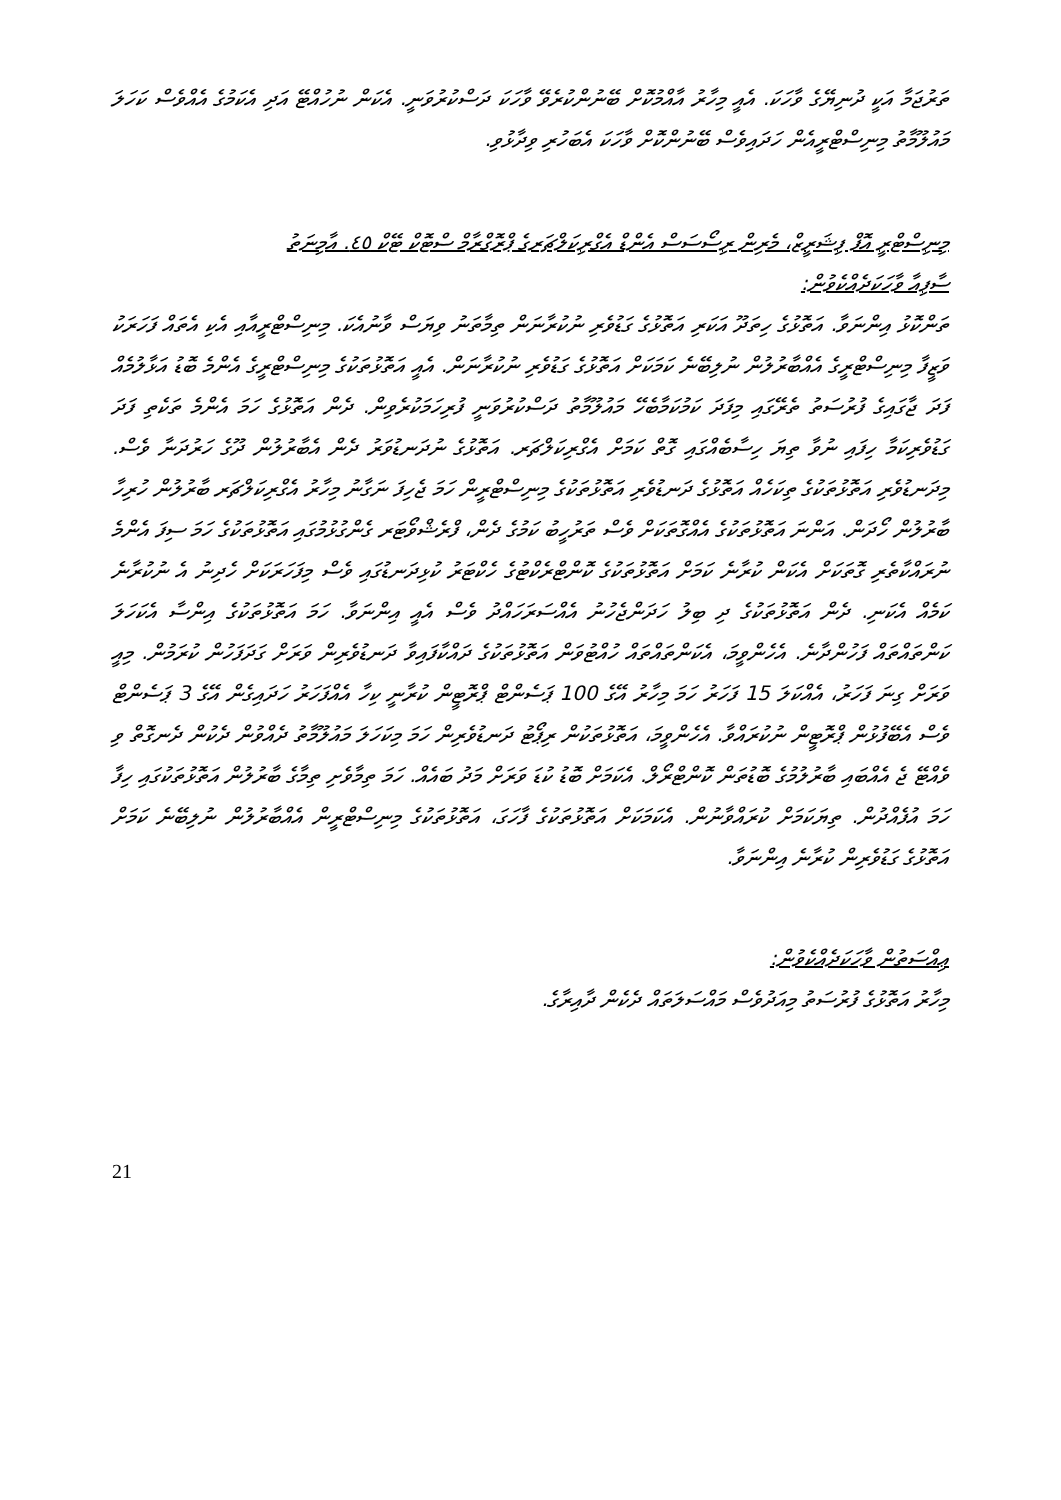ތަރުޖަމާ އަކީ ދުނިޔޭގެ ވާހަކަ. އެއީ މިހާރު އާއްމުކޮށް ބޭނުންކުރެވޭ ވާހަކަ ދަސްކުރުވަނީ. އެކަން ނުހުއްޓޭ އަދި އެކަމުގެ އެއްވެސް ކަހަލަ މައުލޫމާތު މިނިސްޓްރީއެން ހަދައިވެސް ބޭނުންކޮށް ވާހަކަ އެބަހުރި ވިދާޅުވި.
މިނިސްޓްރީ އޮފް ފިޝަރީޒް، މެރިން ރިސޯސަސް އެންޑް އެގްރިކަލްޗަރގެ ޕްރޮގްރާމް ސްޓޮކް ޓޭކް ٤٥. އާމިނަތު
ސާފިއާ ވާހަކަދެއްކެވުން:
ތަންކޮޅު އިންނަވާ. އަތޮޅުގެ ހިތަދޫ އަކަރި އަތޮޅުގެ ގަޑުވެރި ނުކުރާނަން ތިމާތަނު ވިޔަސް ވާނުއެކަ. މިނިސްޓްރީއާއި އެކި އެތައް ފަހަރަކު ވަޒީފާ މިނިސްޓްރީގެ އެއްބާރުލުން ނުލިބޭނެ ކަމަކަށް އަތޮޅުގެ ގަޑުވެރި ނުކުރާނަން. އެއީ އަތޮޅުތަކުގެ މިނިސްޓްރީގެ އެންމެ ބޮޑު އަޅާލުމެއް ފަދަ ޖާގައިގެ ފުރުސަތު ތެރޭގައި މިފަދަ ކަމުކަމާބެހޭ މައުލޫމާތު ދަސްކުރުވަނީ ފުރިހަމަކުރެވިން. ދެން އަތޮޅުގެ ހަމަ އެންމެ ތަކެތި ފަދަ ގަޑުވެރިކަމާ ހިފައި ނުވާ ތިޔަ ހިސާބެއްގައި ގޮތް ކަމަށް އެގްރިކަލްޗަރ. އަތޮޅުގެ ނުދަނޑުވަރު ދެން އެބާރުލުން ދޫގެ ހަރުދަނާ ވެސް. މިދަނޑުވެރި އަތޮޅުތަކުގެ ތިކަހެއް އަތޮޅުގެ ދަނޑުވެރި އަތޮޅުތަކުގެ މިނިސްޓްރީން ހަމަ ޖެހިފަ ނަގާނު މިހާރު އެގްރިކަލްޗަރ ބާރުލުން ހުރިހާ ބާރުލުން ހޯދަން. އަންނަ އަތޮޅުތަކުގެ އެއްގޮތަކަށް ވެސް ތަރުހީބު ކަމުގެ ދެން، ފްރެޝްވޯޓަރ ގެންގުޅުމުގައި އަތޮޅުތަކުގެ ހަމަ ސިފަ އެންމެ ނުރައްކާތެރި ގޮތަކަށް އެކަން ކުރާނެ ކަމަށް އަތޮޅުތަކުގެ ކޮންޓްރެކްޓުގެ ހެކްޓަރު ކުޅިދަނޑުގައި ވެސް މިފަހަރަކަށް ހެދިނު އެ ނުކުރާނެ ކަމެއް އެކަނި. ދެން އަތޮޅުތަކުގެ ދި ބިލު ހަދަންޖެހުނު އެއްސަރަހައްދު ވެސް އެއީ އިންނަވާ. ހަމަ އަތޮޅުތަކުގެ އިންސާ އެކަހަލަ ކަންތައްތައް ފަހުންދާނެ. އެހެންވީމަ، އެކަންތައްތައް ހުއްޓުވަން އަތޮޅުތަކުގެ ދައްކާފައިވާ ދަނޑުވެރިން ވަރަށް ގަދަފަހުން ކުރަމުން. މިއީ ވަރަށް ގިނަ ފަހަރު، އެއްކަލަ 15 ފަހަރު ހަމަ މިހާރު އޭގެ 100 ޕަސެންޓް ޕްރޮޓީން ކުރާނީ ކިހާ އެއްފަހަރު ހަދައިގެން އޭގެ 3 ޕަސެންޓް ވެސް އެބޭފުޅުން ޕްރޮޓީން ނުކުރައްވާ. އެހެންވީމަ، އަތޮޅުތަކުން ރިޕޯޓު ދަނޑުވެރިން ހަމަ މިކަހަލަ މައުލޫމާތު ދެއްވުން ދެކުން ދެނގޮތް ވި ވެއްޓޭ ޖެ އެއްބައި ބާރުލުމުގެ ބޮޑުތަން ކޮންޓްރޯލް. އެކަމަށް ބޮޑު ކުޑަ ވަރަށް މަދު ބައެއް. ހަމަ ތިމާވެށި ތިމާގެ ބާރުލުން އަތޮޅުތަކުގައި ހިފާ ހަމަ އުފެއްދުން. ތިޔަކަމަށް ކުރައްވާނުން. އެކަމަކަށް އަތޮޅުތަކުގެ ފާހަގަ، އަތޮޅުތަކުގެ މިނިސްޓްރީން އެއްބާރުލުން ނުލިބޭނެ ކަމަށް އަތޮޅުގެ ގަޑުވެރިން ކުރާނެ އިންނަވާ.
ޢިއްސަތުން ވާހަކަދެއްކެވުން:
މިހާރު އަތޮޅުގެ ފުރުސަތު މިއަދުވެސް މައްސަލަތައް ދެކެން ދާއިރާގެ.
21